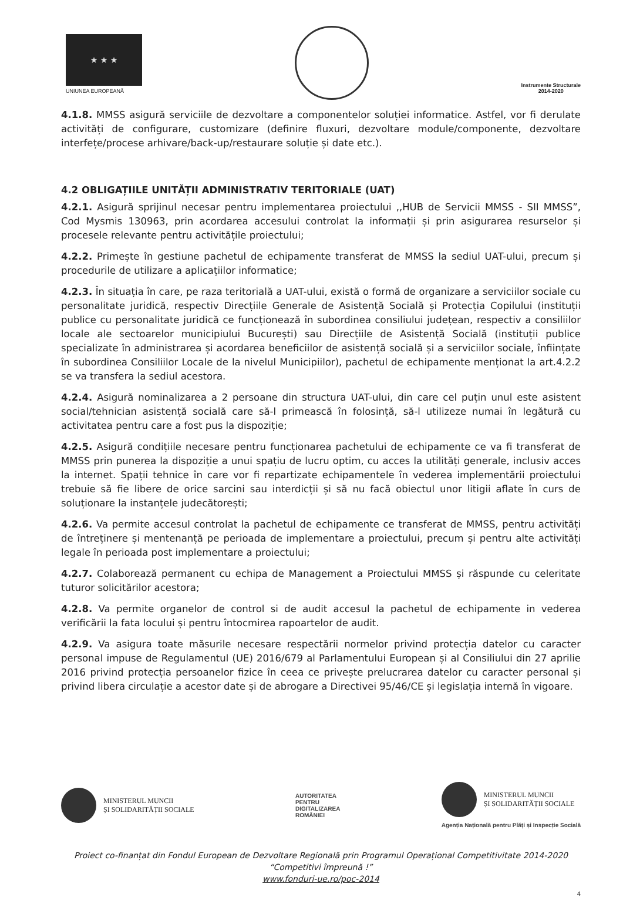★ ★ ★
UNIUNEA EUROPEANĂ
Instrumente Structurale
2014-2020
4.1.8. MMSS asigură serviciile de dezvoltare a componentelor soluției informatice. Astfel, vor fi derulate activități de configurare, customizare (definire fluxuri, dezvoltare module/componente, dezvoltare interfețe/procese arhivare/back-up/restaurare soluție și date etc.).
4.2 OBLIGAȚIILE UNITĂȚII ADMINISTRATIV TERITORIALE (UAT)
4.2.1. Asigură sprijinul necesar pentru implementarea proiectului ,,HUB de Servicii MMSS - SII MMSS”, Cod Mysmis 130963, prin acordarea accesului controlat la informații și prin asigurarea resurselor și procesele relevante pentru activitățile proiectului;
4.2.2. Primește în gestiune pachetul de echipamente transferat de MMSS la sediul UAT-ului, precum și procedurile de utilizare a aplicațiilor informatice;
4.2.3. În situația în care, pe raza teritorială a UAT-ului, există o formă de organizare a serviciilor sociale cu personalitate juridică, respectiv Direcțiile Generale de Asistență Socială și Protecția Copilului (instituții publice cu personalitate juridică ce funcționează în subordinea consiliului județean, respectiv a consiliilor locale ale sectoarelor municipiului București) sau Direcțiile de Asistență Socială (instituții publice specializate în administrarea și acordarea beneficiilor de asistență socială și a serviciilor sociale, înființate în subordinea Consiliilor Locale de la nivelul Municipiilor), pachetul de echipamente menționat la art.4.2.2 se va transfera la sediul acestora.
4.2.4. Asigură nominalizarea a 2 persoane din structura UAT-ului, din care cel puțin unul este asistent social/tehnician asistență socială care să-l primească în folosință, să-l utilizeze numai în legătură cu activitatea pentru care a fost pus la dispoziție;
4.2.5. Asigură condițiile necesare pentru funcționarea pachetului de echipamente ce va fi transferat de MMSS prin punerea la dispoziție a unui spațiu de lucru optim, cu acces la utilități generale, inclusiv acces la internet. Spații tehnice în care vor fi repartizate echipamentele în vederea implementării proiectului trebuie să fie libere de orice sarcini sau interdicții și să nu facă obiectul unor litigii aflate în curs de soluționare la instanțele judecătorești;
4.2.6. Va permite accesul controlat la pachetul de echipamente ce transferat de MMSS, pentru activități de întreținere și mentenanță pe perioada de implementare a proiectului, precum și pentru alte activități legale în perioada post implementare a proiectului;
4.2.7. Colaborează permanent cu echipa de Management a Proiectului MMSS și răspunde cu celeritate tuturor solicitărilor acestora;
4.2.8. Va permite organelor de control si de audit accesul la pachetul de echipamente in vederea verificării la fata locului și pentru întocmirea rapoartelor de audit.
4.2.9. Va asigura toate măsurile necesare respectării normelor privind protecția datelor cu caracter personal impuse de Regulamentul (UE) 2016/679 al Parlamentului European și al Consiliului din 27 aprilie 2016 privind protecția persoanelor fizice în ceea ce privește prelucrarea datelor cu caracter personal și privind libera circulație a acestor date și de abrogare a Directivei 95/46/CE și legislația internă în vigoare.
MINISTERUL MUNCII
ȘI SOLIDARITĂȚII SOCIALE
AUTORITATEA
PENTRU
DIGITALIZAREA
ROMÂNIEI
MINISTERUL MUNCII
ȘI SOLIDARITĂȚII SOCIALE
Agenția Națională pentru Plăți și Inspecție Socială
Proiect co-finanțat din Fondul European de Dezvoltare Regională prin Programul Operațional Competitivitate 2014-2020
“Competitivi împreună !”
www.fonduri-ue.ro/poc-2014
4